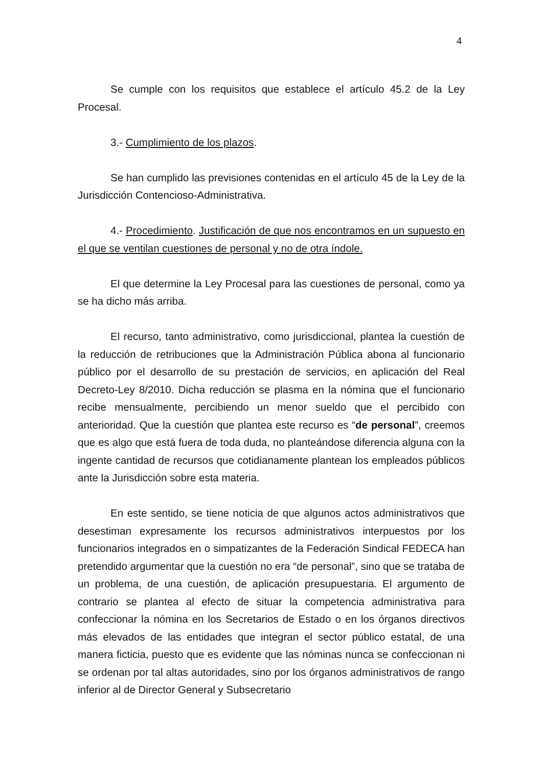4
Se cumple con los requisitos que establece el artículo 45.2 de la Ley Procesal.
3.- Cumplimiento de los plazos.
Se han cumplido las previsiones contenidas en el artículo 45 de la Ley de la Jurisdicción Contencioso-Administrativa.
4.- Procedimiento. Justificación de que nos encontramos en un supuesto en el que se ventilan cuestiones de personal y no de otra índole.
El que determine la Ley Procesal para las cuestiones de personal, como ya se ha dicho más arriba.
El recurso, tanto administrativo, como jurisdiccional, plantea la cuestión de la reducción de retribuciones que la Administración Pública abona al funcionario público por el desarrollo de su prestación de servicios, en aplicación del Real Decreto-Ley 8/2010. Dicha reducción se plasma en la nómina que el funcionario recibe mensualmente, percibiendo un menor sueldo que el percibido con anterioridad. Que la cuestión que plantea este recurso es “de personal”, creemos que es algo que está fuera de toda duda, no planteándose diferencia alguna con la ingente cantidad de recursos que cotidianamente plantean los empleados públicos ante la Jurisdicción sobre esta materia.
En este sentido, se tiene noticia de que algunos actos administrativos que desestiman expresamente los recursos administrativos interpuestos por los funcionarios integrados en o simpatizantes de la Federación Sindical FEDECA han pretendido argumentar que la cuestión no era “de personal”, sino que se trataba de un problema, de una cuestión, de aplicación presupuestaria. El argumento de contrario se plantea al efecto de situar la competencia administrativa para confeccionar la nómina en los Secretarios de Estado o en los órganos directivos más elevados de las entidades que integran el sector público estatal, de una manera ficticia, puesto que es evidente que las nóminas nunca se confeccionan ni se ordenan por tal altas autoridades, sino por los órganos administrativos de rango inferior al de Director General y Subsecretario